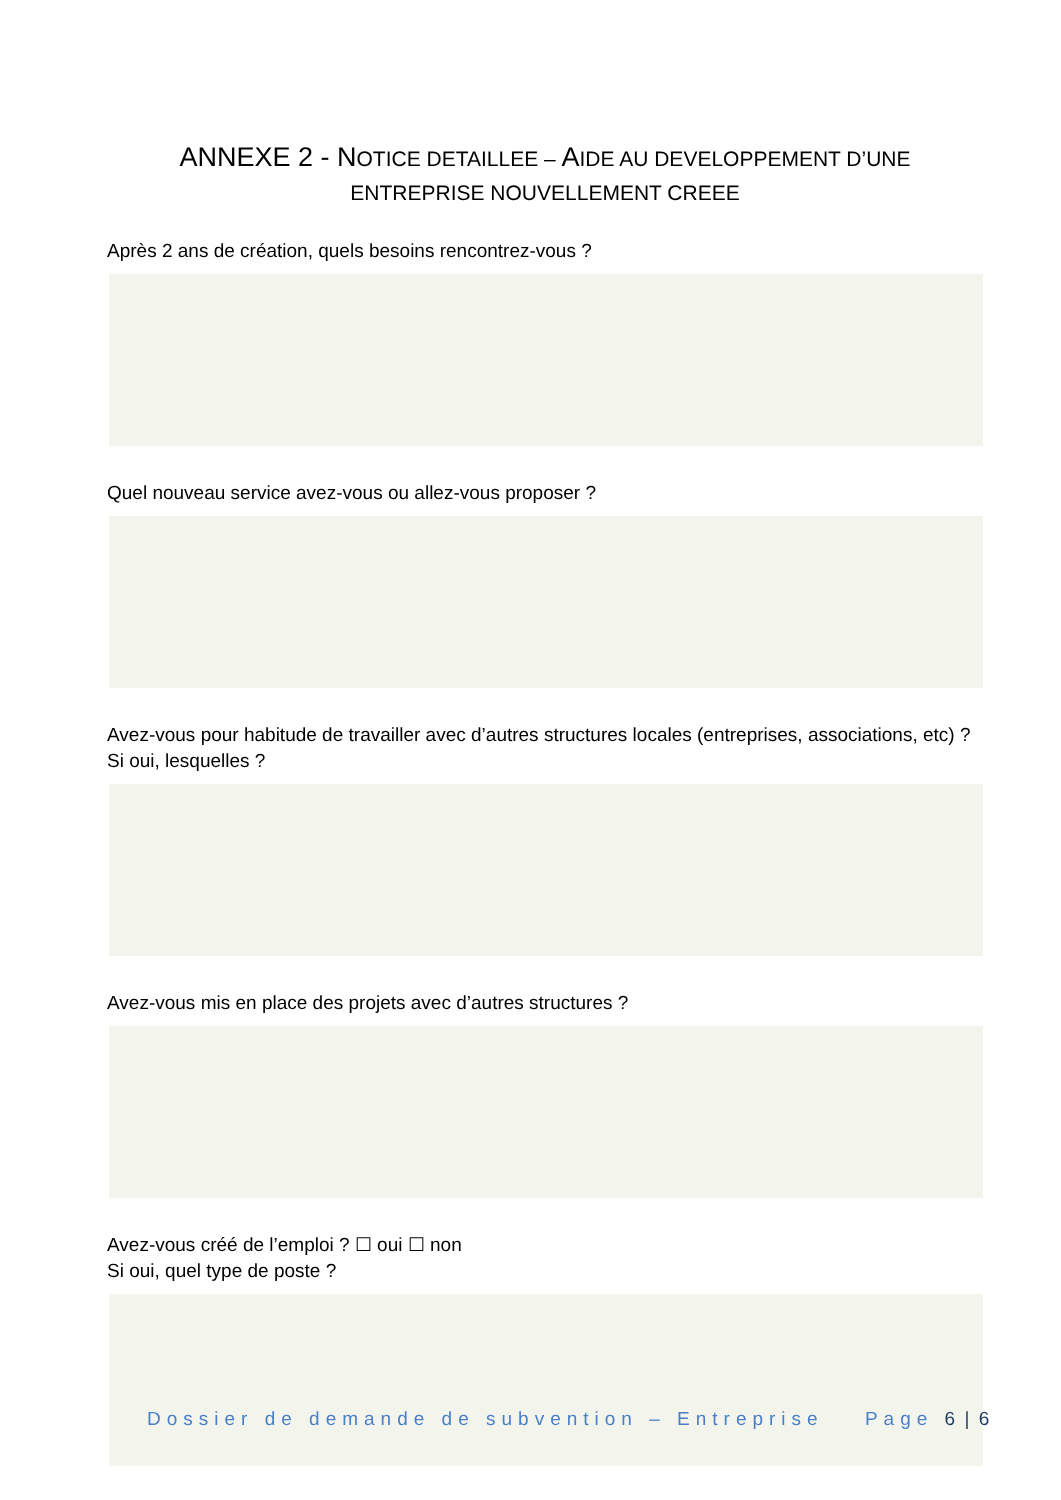ANNEXE 2 - NOTICE DETAILLEE – AIDE AU DEVELOPPEMENT D’UNE
ENTREPRISE NOUVELLEMENT CREEE
Après 2 ans de création, quels besoins rencontrez-vous ?
Quel nouveau service avez-vous ou allez-vous proposer ?
Avez-vous pour habitude de travailler avec d’autres structures locales (entreprises, associations, etc) ? Si oui, lesquelles ?
Avez-vous mis en place des projets avec d’autres structures ?
Avez-vous créé de l’emploi ? ☐ oui ☐ non
Si oui, quel type de poste ?
Dossier de demande de subvention – Entreprise Page 6 | 6